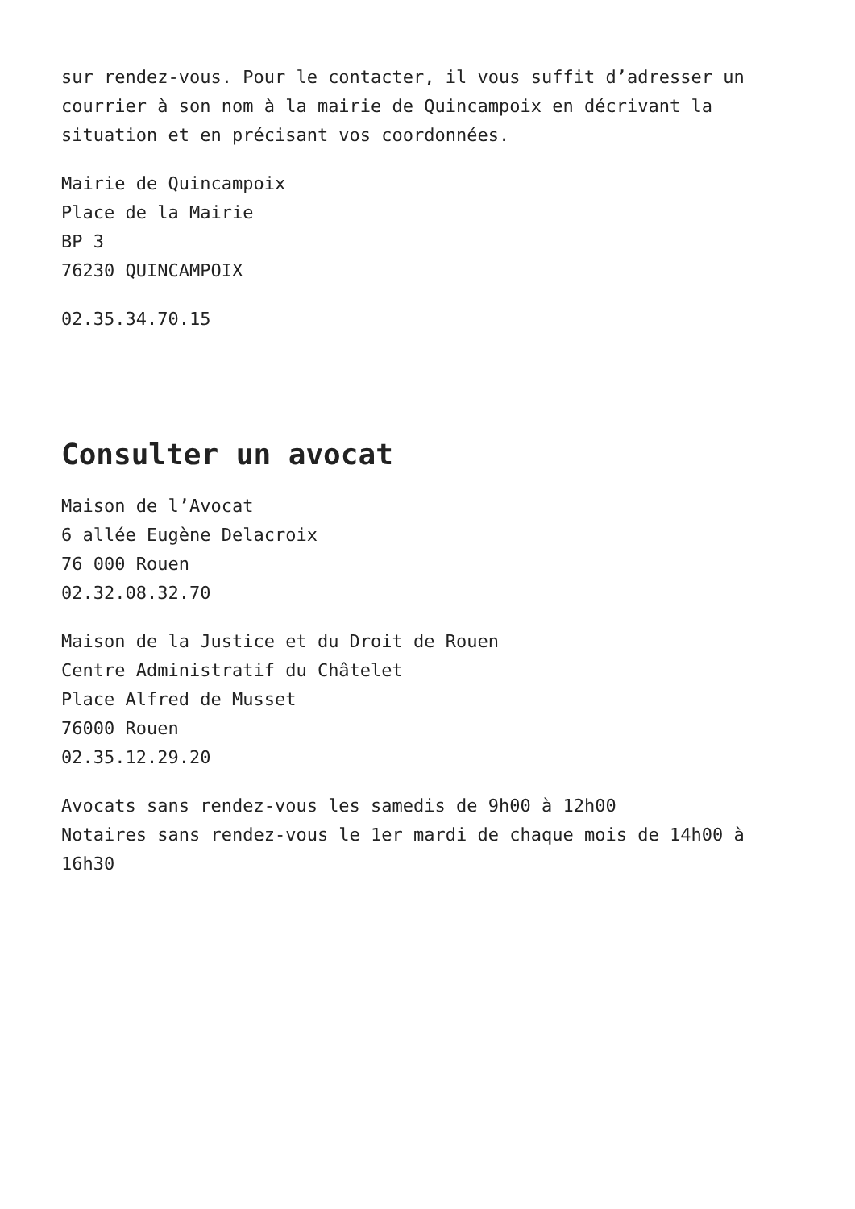sur rendez-vous. Pour le contacter, il vous suffit d’adresser un courrier à son nom à la mairie de Quincampoix en décrivant la situation et en précisant vos coordonnées.
Mairie de Quincampoix
Place de la Mairie
BP 3
76230 QUINCAMPOIX
02.35.34.70.15
Consulter un avocat
Maison de l’Avocat
6 allée Eugène Delacroix
76 000 Rouen
02.32.08.32.70
Maison de la Justice et du Droit de Rouen
Centre Administratif du Châtelet
Place Alfred de Musset
76000 Rouen
02.35.12.29.20
Avocats sans rendez-vous les samedis de 9h00 à 12h00
Notaires sans rendez-vous le 1er mardi de chaque mois de 14h00 à 16h30